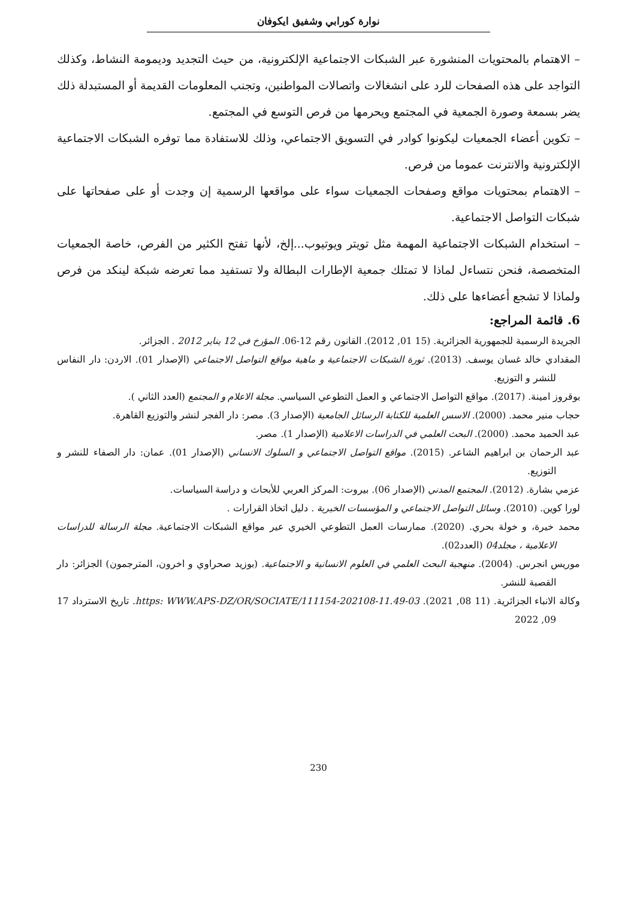نوارة كورابي وشفيق ايكوفان
– الاهتمام بالمحتويات المنشورة عبر الشبكات الاجتماعية الإلكترونية، من حيث التجديد وديمومة النشاط، وكذلك التواجد على هذه الصفحات للرد على انشغالات واتصالات المواطنين، وتجنب المعلومات القديمة أو المستبدلة ذلك يضر بسمعة وصورة الجمعية في المجتمع ويحرمها من فرص التوسع في المجتمع.
– تكوين أعضاء الجمعيات ليكونوا كوادر في التسويق الاجتماعي، وذلك للاستفادة مما توفره الشبكات الاجتماعية الإلكترونية والانترنت عموما من فرص.
– الاهتمام بمحتويات مواقع وصفحات الجمعيات سواء على مواقعها الرسمية إن وجدت أو على صفحاتها على شبكات التواصل الاجتماعية.
– استخدام الشبكات الاجتماعية المهمة مثل تويتر ويوتيوب...إلخ، لأنها تفتح الكثير من الفرص، خاصة الجمعيات المتخصصة، فنحن نتساءل لماذا لا تمتلك جمعية الإطارات البطالة ولا تستفيد مما تعرضه شبكة لينكد من فرص ولماذا لا تشجع أعضاءها على ذلك.
6. قائمة المراجع:
الجريدة الرسمية للجمهورية الجزائرية. (15 01, 2012). القانون رقم 12-06. المؤرخ في 12 يناير 2012 . الجزائر.
المقدادي خالد غسان يوسف. (2013). ثورة الشبكات الاجتماعية و ماهية مواقع التواصل الاجتماعي (الإصدار 01). الاردن: دار النفاس للنشر و التوزيع.
بوقروز امينة. (2017). مواقع التواصل الاجتماعي و العمل التطوعي السياسي. مجلة الاعلام و المجتمع (العدد الثاني ).
حجاب منير محمد. (2000). الاسس العلمية للكتابة الرسائل الجامعية (الإصدار 3). مصر: دار الفجر لنشر والتوزيع القاهرة.
عبد الحميد محمد. (2000). البحث العلمي في الدراسات الاعلامية (الإصدار 1). مصر.
عبد الرحمان بن ابراهيم الشاعر. (2015). مواقع التواصل الاجتماعي و السلوك الانساني (الإصدار 01). عمان: دار الصفاء للنشر و التوزيع.
عزمي بشارة. (2012). المجتمع المدني (الإصدار 06). بيروت: المركز العربي للأبحاث و دراسة السياسات.
لورا كوين. (2010). وسائل التواصل الاجتماعي و المؤسسات الخيرية . دليل اتخاذ القرارات .
محمد خيرة، و خولة بحري. (2020). ممارسات العمل التطوعي الخيري عير مواقع الشبكات الاجتماعية. مجلة الرسالة للدراسات الاعلامية ، مجلد04 (العدد02).
موريس انجرس. (2004). منهجية البحث العلمي في العلوم الانسانية و الاجتماعية. (بوزيد صحراوي و اخرون، المترجمون) الجزائر: دار القصبة للنشر.
وكالة الانباء الجزائرية. (11 08, 2021). https: WWW.APS-DZ/OR/SOCIATE/111154-202108-11.49-03. تاريخ الاسترداد 17 09, 2022
230